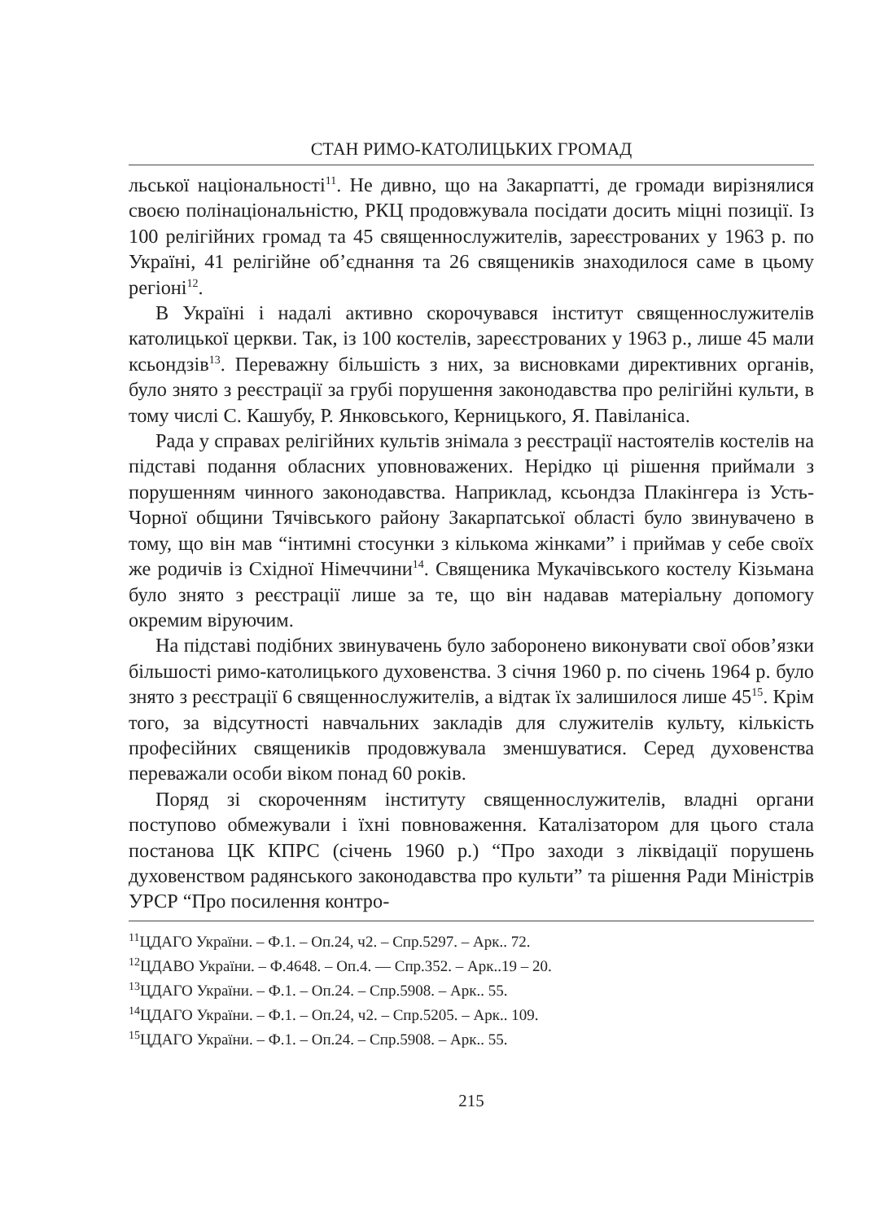СТАН РИМО-КАТОЛИЦЬКИХ ГРОМАД
льської національності<sup>11</sup>. Не дивно, що на Закарпатті, де громади вирізнялися своєю полінаціональністю, РКЦ продовжувала посідати досить міцні позиції. Із 100 релігійних громад та 45 священнослужителів, зареєстрованих у 1963 р. по Україні, 41 релігійне об’єднання та 26 священиків знаходилося саме в цьому регіоні<sup>12</sup>.
В Україні і надалі активно скорочувався інститут священнослужителів католицької церкви. Так, із 100 костелів, зареєстрованих у 1963 р., лише 45 мали ксьондзів<sup>13</sup>. Переважну більшість з них, за висновками директивних органів, було знято з реєстрації за грубі порушення законодавства про релігійні культи, в тому числі С. Кашубу, Р. Янковського, Керницького, Я. Павіланіса.
Рада у справах релігійних культів знімала з реєстрації настоятелів костелів на підставі подання обласних уповноважених. Нерідко ці рішення приймали з порушенням чинного законодавства. Наприклад, ксьондза Плакінгера із Усть-Чорної общини Тячівського району Закарпатської області було звинувачено в тому, що він мав “інтимні стосунки з кількома жінками” і приймав у себе своїх же родичів із Східної Німеччини<sup>14</sup>. Священика Мукачівського костелу Кізьмана було знято з реєстрації лише за те, що він надавав матеріальну допомогу окремим віруючим.
На підставі подібних звинувачень було заборонено виконувати свої обов’язки більшості римо-католицького духовенства. З січня 1960 р. по січень 1964 р. було знято з реєстрації 6 священнослужителів, а відтак їх залишилося лише 45<sup>15</sup>. Крім того, за відсутності навчальних закладів для служителів культу, кількість професійних священиків продовжувала зменшуватися. Серед духовенства переважали особи віком понад 60 років.
Поряд зі скороченням інституту священнослужителів, владні органи поступово обмежували і їхні повноваження. Каталізатором для цього стала постанова ЦК КПРС (січень 1960 р.) “Про заходи з ліквідації порушень духовенством радянського законодавства про культи” та рішення Ради Міністрів УРСР “Про посилення контро-
<sup>11</sup> ЦДАГО України. – Ф.1. – Оп.24, ч2. – Спр.5297. – Арк.. 72.
<sup>12</sup> ЦДАВО України. – Ф.4648. – Оп.4. — Спр.352. – Арк..19 – 20.
<sup>13</sup> ЦДАГО України. – Ф.1. – Оп.24. – Спр.5908. – Арк.. 55.
<sup>14</sup> ЦДАГО України. – Ф.1. – Оп.24, ч2. – Спр.5205. – Арк.. 109.
<sup>15</sup> ЦДАГО України. – Ф.1. – Оп.24. – Спр.5908. – Арк.. 55.
215